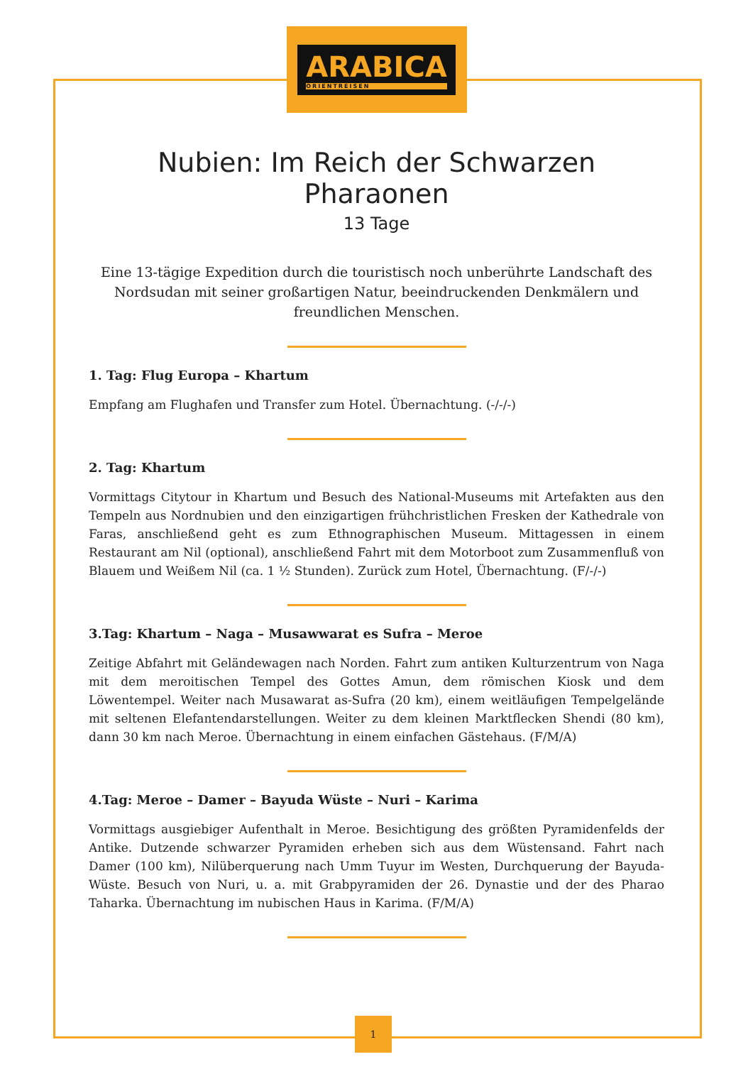ARABICA
ORIENTREISEN
Nubien: Im Reich der Schwarzen Pharaonen
13 Tage
Eine 13-tägige Expedition durch die touristisch noch unberührte Landschaft des Nordsudan mit seiner großartigen Natur, beeindruckenden Denkmälern und freundlichen Menschen.
1. Tag: Flug Europa – Khartum
Empfang am Flughafen und Transfer zum Hotel. Übernachtung. (-/-/-)
2. Tag: Khartum
Vormittags Citytour in Khartum und Besuch des National-Museums mit Artefakten aus den Tempeln aus Nordnubien und den einzigartigen frühchristlichen Fresken der Kathedrale von Faras, anschließend geht es zum Ethnographischen Museum. Mittagessen in einem Restaurant am Nil (optional), anschließend Fahrt mit dem Motorboot zum Zusammenfluß von Blauem und Weißem Nil (ca. 1 ½ Stunden). Zurück zum Hotel, Übernachtung. (F/-/-)
3.Tag: Khartum – Naga – Musawwarat es Sufra – Meroe
Zeitige Abfahrt mit Geländewagen nach Norden. Fahrt zum antiken Kulturzentrum von Naga mit dem meroitischen Tempel des Gottes Amun, dem römischen Kiosk und dem Löwentempel. Weiter nach Musawarat as-Sufra (20 km), einem weitläufigen Tempelgelände mit seltenen Elefantendarstellungen. Weiter zu dem kleinen Marktflecken Shendi (80 km), dann 30 km nach Meroe. Übernachtung in einem einfachen Gästehaus. (F/M/A)
4.Tag: Meroe – Damer – Bayuda Wüste – Nuri – Karima
Vormittags ausgiebiger Aufenthalt in Meroe. Besichtigung des größten Pyramidenfelds der Antike. Dutzende schwarzer Pyramiden erheben sich aus dem Wüstensand. Fahrt nach Damer (100 km), Nilüberquerung nach Umm Tuyur im Westen, Durchquerung der Bayuda-Wüste. Besuch von Nuri, u. a. mit Grabpyramiden der 26. Dynastie und der des Pharao Taharka. Übernachtung im nubischen Haus in Karima. (F/M/A)
1